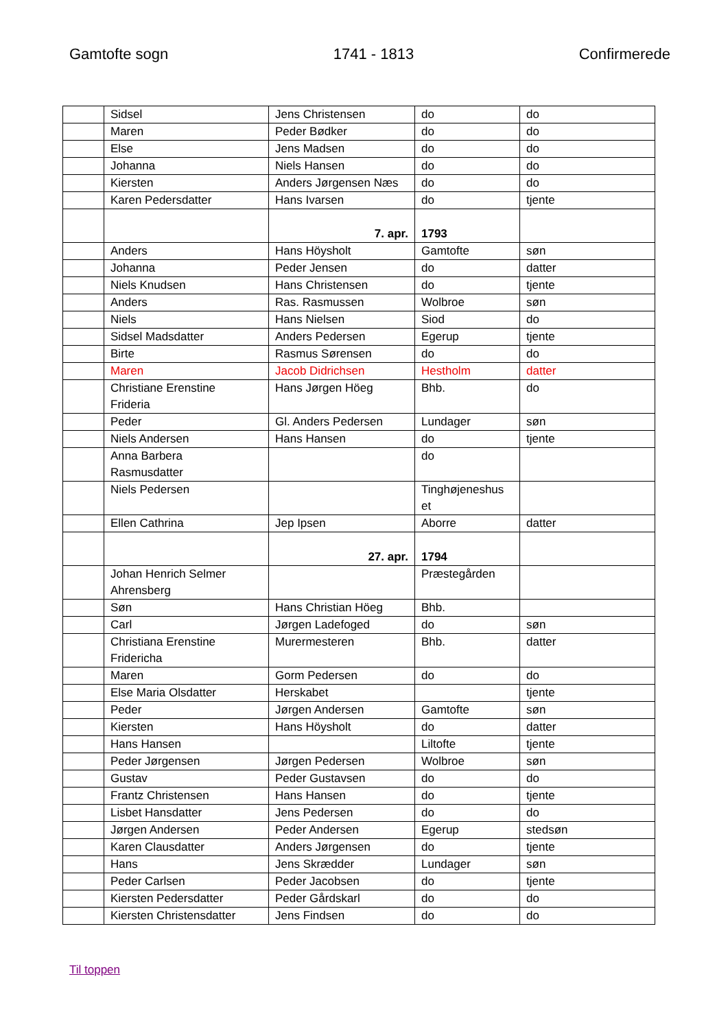Gamtofte sogn 1741 - 1813 Confirmerede
| | Sidsel | Jens Christensen | do | do |
| | Maren | Peder Bødker | do | do |
| | Else | Jens Madsen | do | do |
| | Johanna | Niels Hansen | do | do |
| | Kiersten | Anders Jørgensen Næs | do | do |
| | Karen Pedersdatter | Hans Ivarsen | do | tjente |
| | | 7. apr. | 1793 | |
| | Anders | Hans Höysholt | Gamtofte | søn |
| | Johanna | Peder Jensen | do | datter |
| | Niels Knudsen | Hans Christensen | do | tjente |
| | Anders | Ras. Rasmussen | Wolbroe | søn |
| | Niels | Hans Nielsen | Siod | do |
| | Sidsel Madsdatter | Anders Pedersen | Egerup | tjente |
| | Birte | Rasmus Sørensen | do | do |
| | Maren | Jacob Didrichsen | Hestholm | datter |
| | Christiane Erenstine Frideria | Hans Jørgen Höeg | Bhb. | do |
| | Peder | Gl. Anders Pedersen | Lundager | søn |
| | Niels Andersen | Hans Hansen | do | tjente |
| | Anna Barbera Rasmusdatter | | do | |
| | Niels Pedersen | | Tinghøjeneshus et | |
| | Ellen Cathrina | Jep Ipsen | Aborre | datter |
| | | 27. apr. | 1794 | |
| | Johan Henrich Selmer Ahrensberg | | Præstegården | |
| | Søn | Hans Christian Höeg | Bhb. | |
| | Carl | Jørgen Ladefoged | do | søn |
| | Christiana Erenstine Fridericha | Murermesteren | Bhb. | datter |
| | Maren | Gorm Pedersen | do | do |
| | Else Maria Olsdatter | Herskabet | | tjente |
| | Peder | Jørgen Andersen | Gamtofte | søn |
| | Kiersten | Hans Höysholt | do | datter |
| | Hans Hansen | | Liltofte | tjente |
| | Peder Jørgensen | Jørgen Pedersen | Wolbroe | søn |
| | Gustav | Peder Gustavsen | do | do |
| | Frantz Christensen | Hans Hansen | do | tjente |
| | Lisbet Hansdatter | Jens Pedersen | do | do |
| | Jørgen Andersen | Peder Andersen | Egerup | stedsøn |
| | Karen Clausdatter | Anders Jørgensen | do | tjente |
| | Hans | Jens Skrædder | Lundager | søn |
| | Peder Carlsen | Peder Jacobsen | do | tjente |
| | Kiersten Pedersdatter | Peder Gårdskarl | do | do |
| | Kiersten Christensdatter | Jens Findsen | do | do |
Til toppen